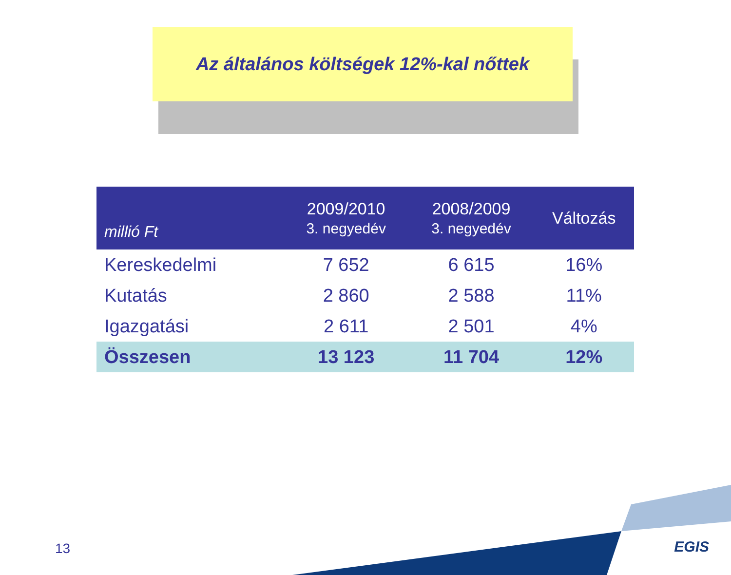Az általános költségek 12%-kal nőttek
| millió Ft | 2009/2010 3. negyedév | 2008/2009 3. negyedév | Változás |
| --- | --- | --- | --- |
| Kereskedelmi | 7 652 | 6 615 | 16% |
| Kutatás | 2 860 | 2 588 | 11% |
| Igazgatási | 2 611 | 2 501 | 4% |
| Összesen | 13 123 | 11 704 | 12% |
13 EGIS